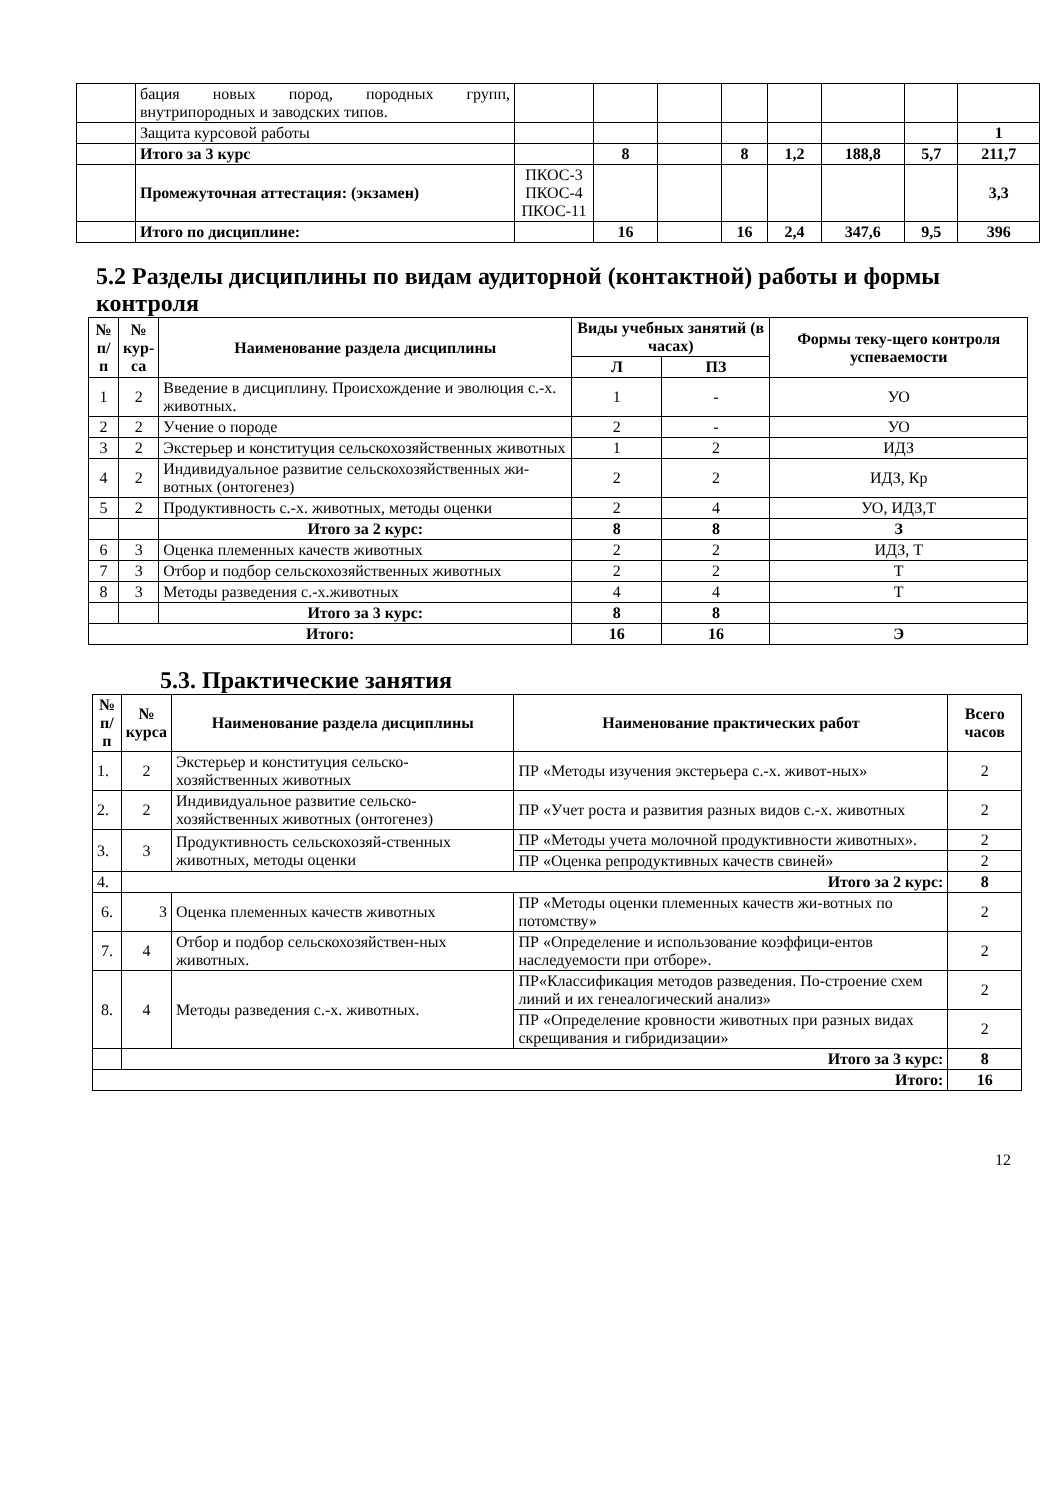| | бация новых пород, породных групп, внутрипородных и заводских типов. | | | | | | | | |
| | Защита курсовой работы | | | | | | | | 1 |
| | Итого за 3 курс | | 8 | | 8 | 1,2 | 188,8 | 5,7 | 211,7 |
| | Промежуточная аттестация: (экзамен) | ПКОС-3 ПКОС-4 ПКОС-11 | | | | | | | 3,3 |
| | Итого по дисциплине: | | 16 | | 16 | 2,4 | 347,6 | 9,5 | 396 |
5.2 Разделы дисциплины по видам аудиторной (контактной) работы и формы
контроля
| № п/п | № кур- са | Наименование раздела дисциплины | Виды учебных занятий (в часах) | | Формы теку-щего контроля успеваемости |
| --- | --- | --- | --- | --- | --- |
| | | | Л | ПЗ | |
| 1 | 2 | Введение в дисциплину. Происхождение и эволюция с.-х. животных. | 1 | - | УО |
| 2 | 2 | Учение о породе | 2 | - | УО |
| 3 | 2 | Экстерьер и конституция сельскохозяйственных животных | 1 | 2 | ИДЗ |
| 4 | 2 | Индивидуальное развитие сельскохозяйственных жи-вотных (онтогенез) | 2 | 2 | ИДЗ, Кр |
| 5 | 2 | Продуктивность с.-х. животных, методы оценки | 2 | 4 | УО, ИДЗ,Т |
| | | Итого за 2 курс: | 8 | 8 | З |
| 6 | 3 | Оценка племенных качеств животных | 2 | 2 | ИДЗ, Т |
| 7 | 3 | Отбор и подбор сельскохозяйственных животных | 2 | 2 | Т |
| 8 | 3 | Методы разведения с.-х.животных | 4 | 4 | Т |
| | | Итого за 3 курс: | 8 | 8 | |
| Итого: | | | 16 | 16 | Э |
5.3. Практические занятия
| № п/п | № курса | Наименование раздела дисциплины | Наименование практических работ | Всего часов |
| --- | --- | --- | --- | --- |
| 1. | 2 | Экстерьер и конституция сельско-хозяйственных животных | ПР «Методы изучения экстерьера с.-х. живот-ных» | 2 |
| 2. | 2 | Индивидуальное развитие сельско-хозяйственных животных (онтогенез) | ПР «Учет роста и развития разных видов с.-х. животных | 2 |
| 3. | 3 | Продуктивность сельскохозяй-ственных животных, методы оценки | ПР «Методы учета молочной продуктивности животных». | 2 |
| | | | ПР «Оценка репродуктивных качеств свиней» | 2 |
| 4. | Итого за 2 курс: | | | 8 |
| 6. | 3 | Оценка племенных качеств животных | ПР «Методы оценки племенных качеств жи-вотных по потомству» | 2 |
| 7. | 4 | Отбор и подбор сельскохозяйствен-ных животных. | ПР «Определение и использование коэффици-ентов наследуемости при отборе». | 2 |
| 8. | 4 | Методы разведения с.-х. животных. | ПР«Классификация методов разведения. По-строение схем линий и их генеалогический анализ» | 2 |
| | | | ПР «Определение кровности животных при разных видах скрещивания и гибридизации» | 2 |
| | Итого за 3 курс: | | | 8 |
| Итого: | | | | 16 |
12